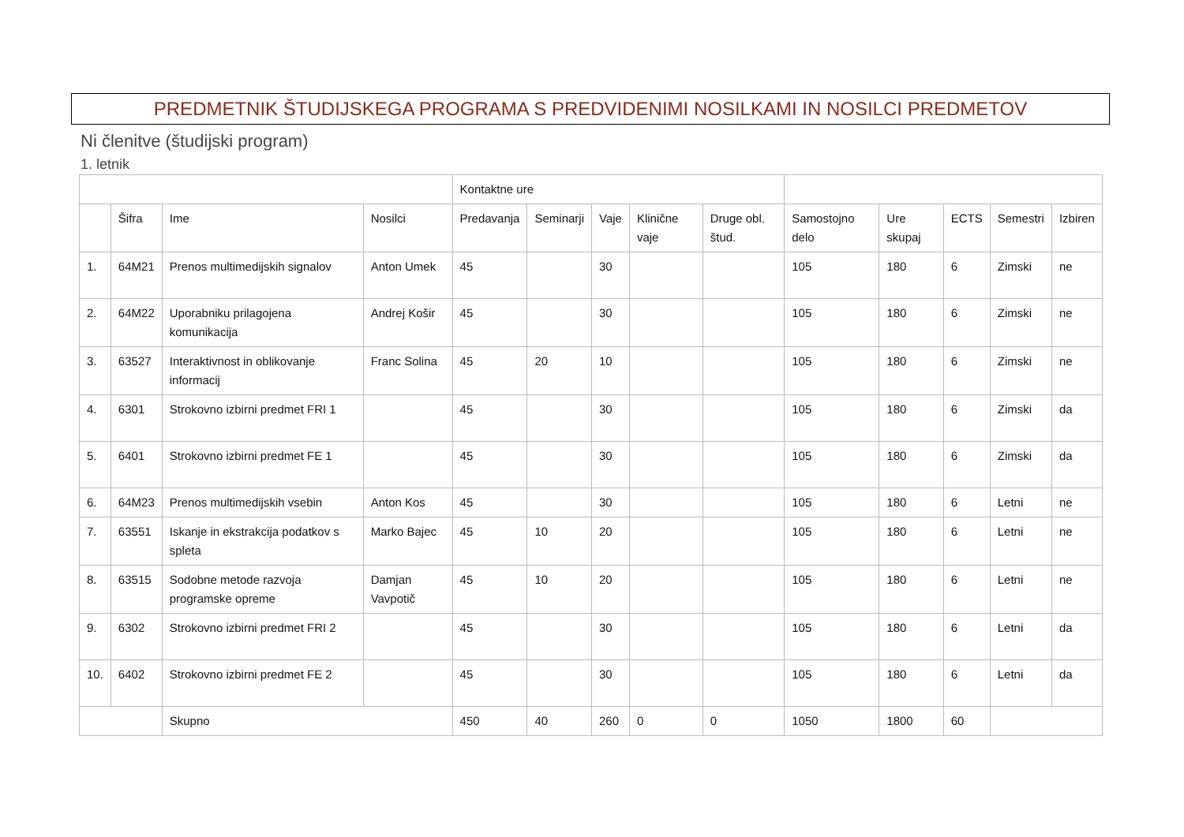PREDMETNIK ŠTUDIJSKEGA PROGRAMA S PREDVIDENIMI NOSILKAMI IN NOSILCI PREDMETOV
Ni členitve (študijski program)
1. letnik
| | | | | Kontaktne ure | | | | | | | | | |
| --- | --- | --- | --- | --- | --- | --- | --- | --- | --- | --- | --- | --- | --- |
| | Šifra | Ime | Nosilci | Predavanja | Seminarji | Vaje | Klinične vaje | Druge obl. štud. | Samostojno delo | Ure skupaj | ECTS | Semestri | Izbiren |
| 1. | 64M21 | Prenos multimedijskih signalov | Anton Umek | 45 | | 30 | | | 105 | 180 | 6 | Zimski | ne |
| 2. | 64M22 | Uporabniku prilagojena komunikacija | Andrej Košir | 45 | | 30 | | | 105 | 180 | 6 | Zimski | ne |
| 3. | 63527 | Interaktivnost in oblikovanje informacij | Franc Solina | 45 | 20 | 10 | | | 105 | 180 | 6 | Zimski | ne |
| 4. | 6301 | Strokovno izbirni predmet FRI 1 | | 45 | | 30 | | | 105 | 180 | 6 | Zimski | da |
| 5. | 6401 | Strokovno izbirni predmet FE 1 | | 45 | | 30 | | | 105 | 180 | 6 | Zimski | da |
| 6. | 64M23 | Prenos multimedijskih vsebin | Anton Kos | 45 | | 30 | | | 105 | 180 | 6 | Letni | ne |
| 7. | 63551 | Iskanje in ekstrakcija podatkov s spleta | Marko Bajec | 45 | 10 | 20 | | | 105 | 180 | 6 | Letni | ne |
| 8. | 63515 | Sodobne metode razvoja programske opreme | Damjan Vavpotič | 45 | 10 | 20 | | | 105 | 180 | 6 | Letni | ne |
| 9. | 6302 | Strokovno izbirni predmet FRI 2 | | 45 | | 30 | | | 105 | 180 | 6 | Letni | da |
| 10. | 6402 | Strokovno izbirni predmet FE 2 | | 45 | | 30 | | | 105 | 180 | 6 | Letni | da |
| | | Skupno | | 450 | 40 | 260 | 0 | 0 | 1050 | 1800 | 60 | | |